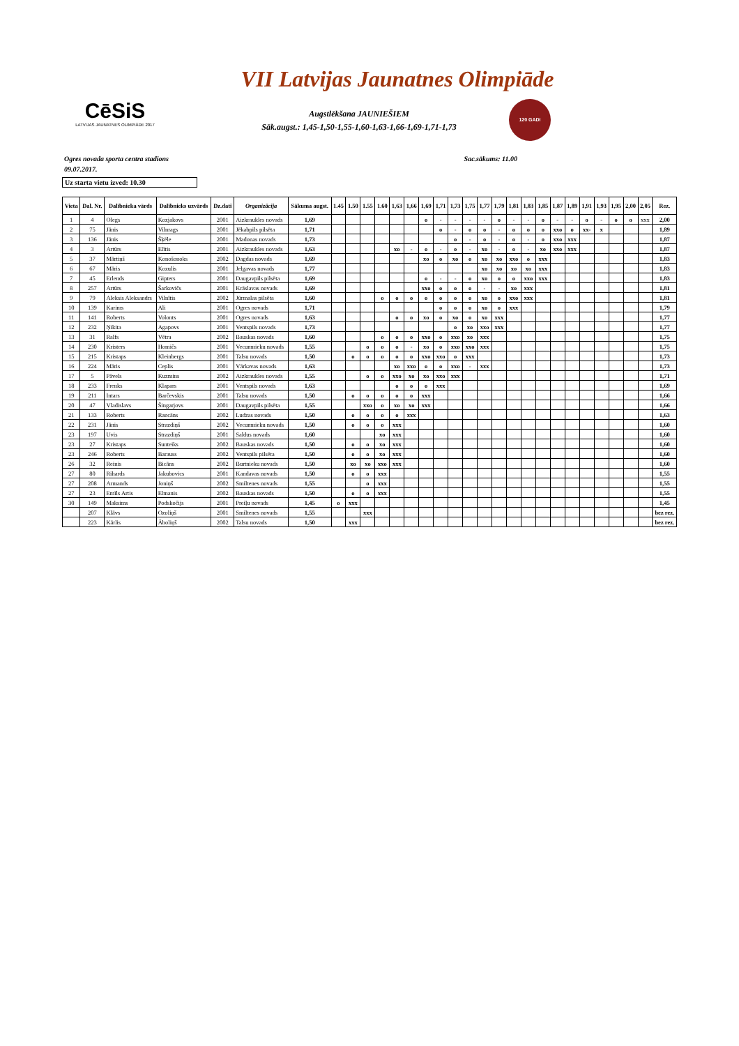VII Latvijas Jaunatnes Olimpiāde
CēSiS
LATVIJAS JAUNATNES OLIMPIĀDE 2017
Augstlēkšana JAUNIEŠIEM
Sāk.augst.: 1,45-1,50-1,55-1,60-1,63-1,66-1,69-1,71-1,73
120 GADI
Ogres novada sporta centra stadions Sac.sākums: 11.00
09.07.2017.
Uz starta vietu izved: 10.30
| Vieta | Dal. Nr. | Dalībnieka vārds | Dalībnieks uzvārds | Dz.dati | Organizācija | Sākuma augst. | 1.45 | 1.50 | 1.55 | 1.60 | 1,63 | 1,66 | 1,69 | 1,71 | 1,73 | 1,75 | 1,77 | 1,79 | 1,81 | 1,83 | 1,85 | 1,87 | 1,89 | 1,91 | 1,93 | 1,95 | 2,00 | 2,05 | Rez. |
| --- | --- | --- | --- | --- | --- | --- | --- | --- | --- | --- | --- | --- | --- | --- | --- | --- | --- | --- | --- | --- | --- | --- | --- | --- | --- | --- | --- | --- | --- |
| 1 | 4 | Olegs | Kozjakovs | 2001 | Aizkraukles novads | 1,69 | | | | | | | o | - | - | - | - | o | - | - | o | - | - | o | - | o | o | xxx | 2,00 |
| 2 | 75 | Jānis | Vilnrags | 2001 | Jēkabpils pilsēta | 1,71 | | | | | | | | o | - | o | o | - | o | o | o | xxo | o | xx- | x | | | | 1,89 |
| 3 | 136 | Jānis | Šķēle | 2001 | Madonas novads | 1,73 | | | | | | | | | o | - | o | - | o | - | o | xxo | xxx | | | | | | 1,87 |
| 4 | 3 | Artūrs | Elītis | 2001 | Aizkraukles novads | 1,63 | | | | | xo | - | o | - | o | - | xo | - | o | - | xo | xxo | xxx | | | | | | 1,87 |
| 5 | 37 | Mārtiņš | Konošonoks | 2002 | Dagdas novads | 1,69 | | | | | | | xo | o | xo | o | xo | xo | xxo | o | xxx | | | | | | | | 1,83 |
| 6 | 67 | Māris | Kozulis | 2001 | Jelgavas novads | 1,77 | | | | | | | | | | | xo | xo | xo | xo | xxx | | | | | | | | 1,83 |
| 7 | 45 | Erlends | Gipters | 2001 | Daugavpils pilsēta | 1,69 | | | | | | | o | - | - | o | xo | o | o | xxo | xxx | | | | | | | | 1,83 |
| 8 | 257 | Artūrs | Šarkovičs | 2001 | Krāslavas novads | 1,69 | | | | | | | xxo | o | o | o | - | - | xo | xxx | | | | | | | | | 1,81 |
| 9 | 79 | Aleksis Aleksandrs | Vilnītis | 2002 | Jūrmalas pilsēta | 1,60 | | | | o | o | o | o | o | o | o | xo | o | xxo | xxx | | | | | | | | | 1,81 |
| 10 | 139 | Karims | Ali | 2001 | Ogres novads | 1,71 | | | | | | | | o | o | o | xo | o | xxx | | | | | | | | | | 1,79 |
| 11 | 141 | Roberts | Volonts | 2001 | Ogres novads | 1,63 | | | | | o | o | xo | o | xo | o | xo | xxx | | | | | | | | | | | 1,77 |
| 12 | 232 | Ņikita | Agapovs | 2001 | Ventspils novads | 1,73 | | | | | | | | | o | xo | xxo | xxx | | | | | | | | | | | 1,77 |
| 13 | 31 | Ralfs | Vētra | 2002 | Bauskas novads | 1,60 | | | | o | o | o | xxo | o | xxo | xo | xxx | | | | | | | | | | | | 1,75 |
| 14 | 230 | Kristers | Homičs | 2001 | Vecumnieku novads | 1,55 | | | o | o | o | - | xo | o | xxo | xxo | xxx | | | | | | | | | | | | 1,75 |
| 15 | 215 | Kristaps | Kleinbergs | 2001 | Talsu novads | 1,50 | | o | o | o | o | o | xxo | xxo | o | xxx | | | | | | | | | | | | | 1,73 |
| 16 | 224 | Māris | Ceplis | 2001 | Vārkavas novads | 1,63 | | | | | xo | xxo | o | o | xxo | - | xxx | | | | | | | | | | | | 1,73 |
| 17 | 5 | Pāvels | Kuzmins | 2002 | Aizkraukles novads | 1,55 | | | o | o | xxo | xo | xo | xxo | xxx | | | | | | | | | | | | | | 1,71 |
| 18 | 233 | Frenks | Klapars | 2001 | Ventspils novads | 1,63 | | | | | o | o | o | xxx | | | | | | | | | | | | | | | 1,69 |
| 19 | 211 | Intars | Barčevskis | 2001 | Talsu novads | 1,50 | | o | o | o | o | o | xxx | | | | | | | | | | | | | | | | 1,66 |
| 20 | 47 | Vladislavs | Šingarjovs | 2001 | Daugavpils pilsēta | 1,55 | | | xxo | o | xo | xo | xxx | | | | | | | | | | | | | | | | 1,66 |
| 21 | 133 | Roberts | Rancāns | 2002 | Ludzas novads | 1,50 | | o | o | o | o | xxx | | | | | | | | | | | | | | | | | 1,63 |
| 22 | 231 | Jānis | Strazdiņš | 2002 | Vecumnieku novads | 1,50 | | o | o | o | xxx | | | | | | | | | | | | | | | | | | 1,60 |
| 23 | 197 | Uvis | Strazdiņš | 2001 | Saldus novads | 1,60 | | | | xo | xxx | | | | | | | | | | | | | | | | | | 1,60 |
| 23 | 27 | Kristaps | Sunteiks | 2002 | Bauskas novads | 1,50 | | o | o | xo | xxx | | | | | | | | | | | | | | | | | | 1,60 |
| 23 | 246 | Roberts | Barauss | 2002 | Ventspils pilsēta | 1,50 | | o | o | xo | xxx | | | | | | | | | | | | | | | | | | 1,60 |
| 26 | 32 | Reinis | Bicāns | 2002 | Burtnieku novads | 1,50 | | xo | xo | xxo | xxx | | | | | | | | | | | | | | | | | | 1,60 |
| 27 | 80 | Rihards | Jakubovics | 2001 | Kandavas novads | 1,50 | | o | o | xxx | | | | | | | | | | | | | | | | | | | 1,55 |
| 27 | 208 | Armands | Joniņš | 2002 | Smiltenes novads | 1,55 | | | o | xxx | | | | | | | | | | | | | | | | | | | 1,55 |
| 27 | 23 | Emīls Artis | Elmanis | 2002 | Bauskas novads | 1,50 | | o | o | xxx | | | | | | | | | | | | | | | | | | | 1,55 |
| 30 | 149 | Maksims | Podskočijs | 2001 | Preiļu novads | 1,45 | o | xxx | | | | | | | | | | | | | | | | | | | | | 1,45 |
| | 207 | Klāvs | Ozoliņš | 2001 | Smiltenes novads | 1,55 | | | xxx | | | | | | | | | | | | | | | | | | | | bez rez. |
| | 223 | Kārlis | Āboliņš | 2002 | Talsu novads | 1,50 | | xxx | | | | | | | | | | | | | | | | | | | | | bez rez. |